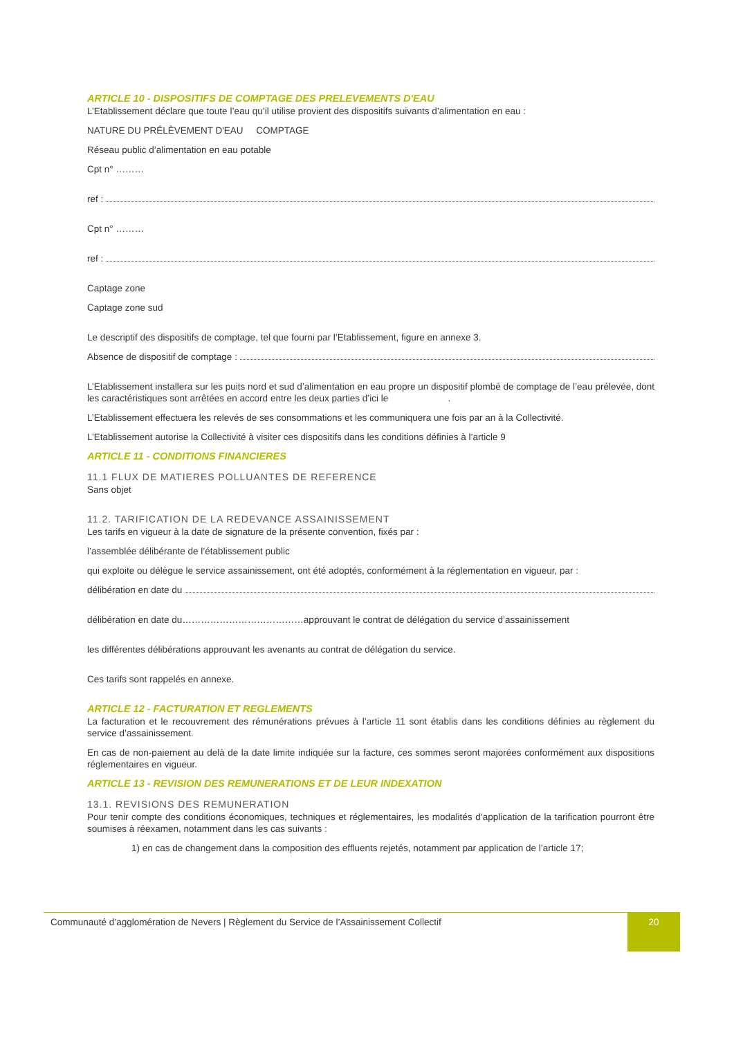ARTICLE 10 - DISPOSITIFS DE COMPTAGE DES PRELEVEMENTS D'EAU
L’Etablissement déclare que toute l’eau qu’il utilise provient des dispositifs suivants d’alimentation en eau :
NATURE DU PRÉLÈVEMENT D'EAU COMPTAGE
Réseau public d’alimentation en eau potable
Cpt n° ………
ref :
Cpt n° ………
ref :
Captage zone
Captage zone sud
Le descriptif des dispositifs de comptage, tel que fourni par l’Etablissement, figure en annexe 3.
Absence de dispositif de comptage :
L’Etablissement installera sur les puits nord et sud d’alimentation en eau propre un dispositif plombé de comptage de l’eau prélevée, dont les caractéristiques sont arrêtées en accord entre les deux parties d’ici le .
L’Etablissement effectuera les relevés de ses consommations et les communiquera une fois par an à la Collectivité.
L’Etablissement autorise la Collectivité à visiter ces dispositifs dans les conditions définies à l’article 9
ARTICLE 11 - CONDITIONS FINANCIERES
11.1 FLUX DE MATIERES POLLUANTES DE REFERENCE
Sans objet
11.2. TARIFICATION DE LA REDEVANCE ASSAINISSEMENT
Les tarifs en vigueur à la date de signature de la présente convention, fixés par :
l’assemblée délibérante de l’établissement public
qui exploite ou délègue le service assainissement, ont été adoptés, conformément à la réglementation en vigueur, par :
délibération en date du
délibération en date du…………………………………approuvant le contrat de délégation du service d’assainissement
les différentes délibérations approuvant les avenants au contrat de délégation du service.
Ces tarifs sont rappelés en annexe.
ARTICLE 12 - FACTURATION ET REGLEMENTS
La facturation et le recouvrement des rémunérations prévues à l’article 11 sont établis dans les conditions définies au règlement du service d’assainissement.
En cas de non-paiement au delà de la date limite indiquée sur la facture, ces sommes seront majorées conformément aux dispositions réglementaires en vigueur.
ARTICLE 13 - REVISION DES REMUNERATIONS ET DE LEUR INDEXATION
13.1. REVISIONS DES REMUNERATION
Pour tenir compte des conditions économiques, techniques et réglementaires, les modalités d’application de la tarification pourront être soumises à réexamen, notamment dans les cas suivants :
1) en cas de changement dans la composition des effluents rejetés, notamment par application de l’article 17;
Communauté d’agglomération de Nevers | Règlement du Service de l’Assainissement Collectif
20